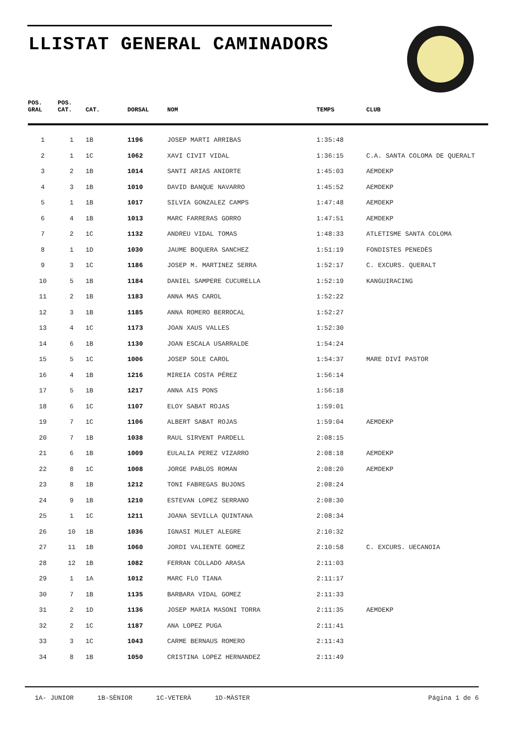LLISTAT GENERAL CAMINADORS
| POS. GRAL | POS. CAT. | CAT. | DORSAL | NOM | TEMPS | CLUB |
| --- | --- | --- | --- | --- | --- | --- |
| 1 | 1 | 1B | 1196 | JOSEP MARTI ARRIBAS | 1:35:48 | |
| 2 | 1 | 1C | 1062 | XAVI CIVIT VIDAL | 1:36:15 | C.A. SANTA COLOMA DE QUERALT |
| 3 | 2 | 1B | 1014 | SANTI ARIAS ANIORTE | 1:45:03 | AEMDEKP |
| 4 | 3 | 1B | 1010 | DAVID BANQUE NAVARRO | 1:45:52 | AEMDEKP |
| 5 | 1 | 1B | 1017 | SILVIA GONZALEZ CAMPS | 1:47:48 | AEMDEKP |
| 6 | 4 | 1B | 1013 | MARC FARRERAS GORRO | 1:47:51 | AEMDEKP |
| 7 | 2 | 1C | 1132 | ANDREU VIDAL TOMAS | 1:48:33 | ATLETISME SANTA COLOMA |
| 8 | 1 | 1D | 1030 | JAUME BOQUERA SANCHEZ | 1:51:19 | FONDISTES PENEDÈS |
| 9 | 3 | 1C | 1186 | JOSEP M. MARTINEZ SERRA | 1:52:17 | C. EXCURS. QUERALT |
| 10 | 5 | 1B | 1184 | DANIEL SAMPERE CUCURELLA | 1:52:19 | KANGUIRACING |
| 11 | 2 | 1B | 1183 | ANNA MAS CAROL | 1:52:22 | |
| 12 | 3 | 1B | 1185 | ANNA ROMERO BERROCAL | 1:52:27 | |
| 13 | 4 | 1C | 1173 | JOAN XAUS VALLES | 1:52:30 | |
| 14 | 6 | 1B | 1130 | JOAN ESCALA USARRALDE | 1:54:24 | |
| 15 | 5 | 1C | 1006 | JOSEP SOLE CAROL | 1:54:37 | MARE DIVÍ PASTOR |
| 16 | 4 | 1B | 1216 | MIREIA COSTA PÉREZ | 1:56:14 | |
| 17 | 5 | 1B | 1217 | ANNA AIS PONS | 1:56:18 | |
| 18 | 6 | 1C | 1107 | ELOY SABAT ROJAS | 1:59:01 | |
| 19 | 7 | 1C | 1106 | ALBERT SABAT ROJAS | 1:59:04 | AEMDEKP |
| 20 | 7 | 1B | 1038 | RAUL SIRVENT PARDELL | 2:08:15 | |
| 21 | 6 | 1B | 1009 | EULALIA PEREZ VIZARRO | 2:08:18 | AEMDEKP |
| 22 | 8 | 1C | 1008 | JORGE PABLOS ROMAN | 2:08:20 | AEMDEKP |
| 23 | 8 | 1B | 1212 | TONI FABREGAS BUJONS | 2:08:24 | |
| 24 | 9 | 1B | 1210 | ESTEVAN LOPEZ SERRANO | 2:08:30 | |
| 25 | 1 | 1C | 1211 | JOANA SEVILLA QUINTANA | 2:08:34 | |
| 26 | 10 | 1B | 1036 | IGNASI MULET ALEGRE | 2:10:32 | |
| 27 | 11 | 1B | 1060 | JORDI VALIENTE GOMEZ | 2:10:58 | C. EXCURS. UECANOIA |
| 28 | 12 | 1B | 1082 | FERRAN COLLADO ARASA | 2:11:03 | |
| 29 | 1 | 1A | 1012 | MARC FLO TIANA | 2:11:17 | |
| 30 | 7 | 1B | 1135 | BARBARA VIDAL GOMEZ | 2:11:33 | |
| 31 | 2 | 1D | 1136 | JOSEP MARIA MASONI TORRA | 2:11:35 | AEMDEKP |
| 32 | 2 | 1C | 1187 | ANA LOPEZ PUGA | 2:11:41 | |
| 33 | 3 | 1C | 1043 | CARME BERNAUS ROMERO | 2:11:43 | |
| 34 | 8 | 1B | 1050 | CRISTINA LOPEZ HERNANDEZ | 2:11:49 | |
1A- JUNIOR 1B-SÈNIOR 1C-VETERÀ 1D-MÀSTER
Página 1 de 6